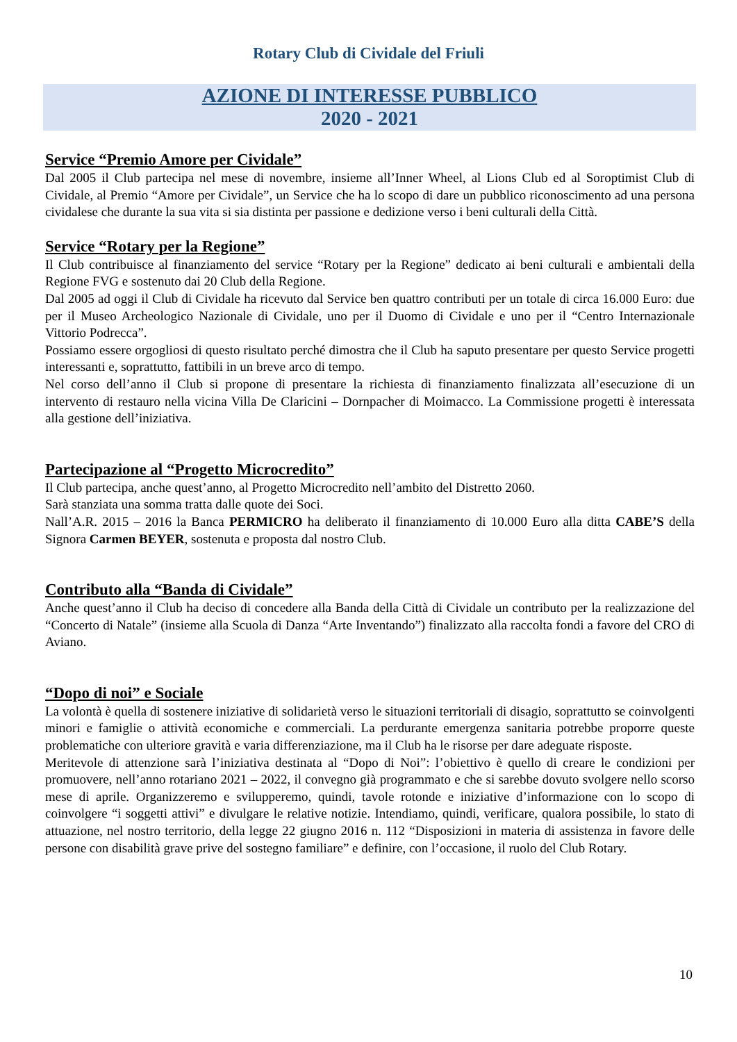Rotary Club di Cividale del Friuli
AZIONE DI INTERESSE PUBBLICO
2020 - 2021
Service “Premio Amore per Cividale”
Dal 2005 il Club partecipa nel mese di novembre, insieme all’Inner Wheel, al Lions Club ed al Soroptimist Club di Cividale, al Premio “Amore per Cividale”, un Service che ha lo scopo di dare un pubblico riconoscimento ad una persona cividalese che durante la sua vita si sia distinta per passione e dedizione verso i beni culturali della Città.
Service “Rotary per la Regione”
Il Club contribuisce al finanziamento del service “Rotary per la Regione” dedicato ai beni culturali e ambientali della Regione FVG e sostenuto dai 20 Club della Regione.
Dal 2005 ad oggi il Club di Cividale ha ricevuto dal Service ben quattro contributi per un totale di circa 16.000 Euro: due per il Museo Archeologico Nazionale di Cividale, uno per il Duomo di Cividale e uno per il “Centro Internazionale Vittorio Podrecca”.
Possiamo essere orgogliosi di questo risultato perché dimostra che il Club ha saputo presentare per questo Service progetti interessanti e, soprattutto, fattibili in un breve arco di tempo.
Nel corso dell’anno il Club si propone di presentare la richiesta di finanziamento finalizzata all’esecuzione di un intervento di restauro nella vicina Villa De Claricini – Dornpacher di Moimacco. La Commissione progetti è interessata alla gestione dell’iniziativa.
Partecipazione al “Progetto Microcredito”
Il Club partecipa, anche quest’anno, al Progetto Microcredito nell’ambito del Distretto 2060.
Sarà stanziata una somma tratta dalle quote dei Soci.
Nall’A.R. 2015 – 2016 la Banca PERMICRO ha deliberato il finanziamento di 10.000 Euro alla ditta CABE’S della Signora Carmen BEYER, sostenuta e proposta dal nostro Club.
Contributo alla “Banda di Cividale”
Anche quest’anno il Club ha deciso di concedere alla Banda della Città di Cividale un contributo per la realizzazione del “Concerto di Natale” (insieme alla Scuola di Danza “Arte Inventando”) finalizzato alla raccolta fondi a favore del CRO di Aviano.
“Dopo di noi” e Sociale
La volontà è quella di sostenere iniziative di solidarietà verso le situazioni territoriali di disagio, soprattutto se coinvolgenti minori e famiglie o attività economiche e commerciali. La perdurante emergenza sanitaria potrebbe proporre queste problematiche con ulteriore gravità e varia differenziazione, ma il Club ha le risorse per dare adeguate risposte.
Meritevole di attenzione sarà l’iniziativa destinata al “Dopo di Noi”: l’obiettivo è quello di creare le condizioni per promuovere, nell’anno rotariano 2021 – 2022, il convegno già programmato e che si sarebbe dovuto svolgere nello scorso mese di aprile. Organizzeremo e svilupperemo, quindi, tavole rotonde e iniziative d’informazione con lo scopo di coinvolgere “i soggetti attivi” e divulgare le relative notizie. Intendiamo, quindi, verificare, qualora possibile, lo stato di attuazione, nel nostro territorio, della legge 22 giugno 2016 n. 112 “Disposizioni in materia di assistenza in favore delle persone con disabilità grave prive del sostegno familiare” e definire, con l’occasione, il ruolo del Club Rotary.
10